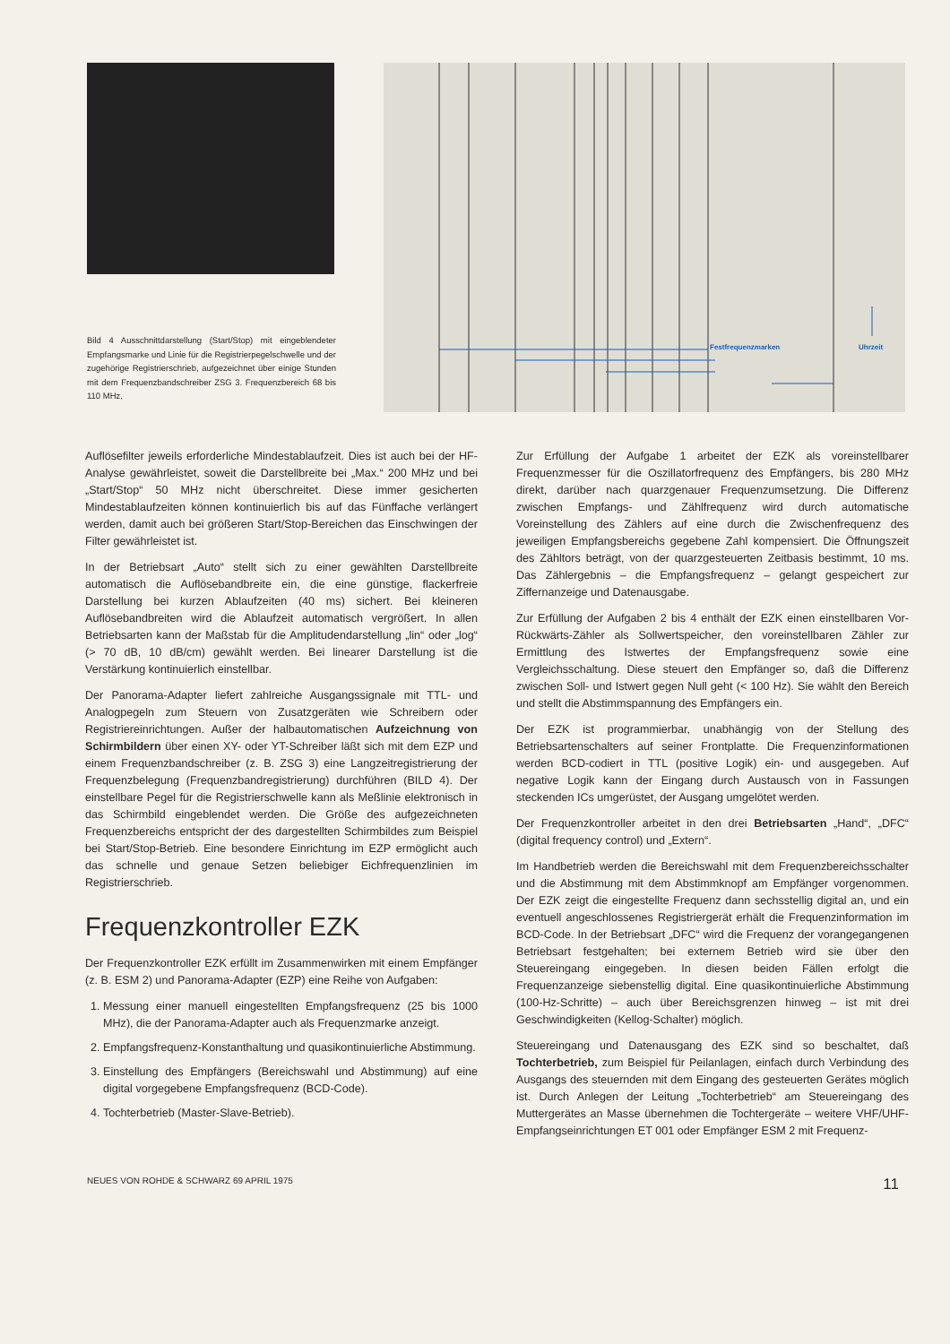Bild 4 Ausschnittdarstellung (Start/Stop) mit eingeblendeter Empfangsmarke und Linie für die Registrierpegelschwelle und der zugehörige Registrierschrieb, aufgezeichnet über einige Stunden mit dem Frequenzbandschreiber ZSG 3. Frequenzbereich 68 bis 110 MHz.
Festfrequenzmarken Uhrzeit
Auflösefilter jeweils erforderliche Mindestablaufzeit. Dies ist auch bei der HF-Analyse gewährleistet, soweit die Darstellbreite bei „Max.“ 200 MHz und bei „Start/Stop“ 50 MHz nicht überschreitet. Diese immer gesicherten Mindestablaufzeiten können kontinuierlich bis auf das Fünffache verlängert werden, damit auch bei größeren Start/Stop-Bereichen das Einschwingen der Filter gewährleistet ist.
In der Betriebsart „Auto“ stellt sich zu einer gewählten Darstellbreite automatisch die Auflösebandbreite ein, die eine günstige, flackerfreie Darstellung bei kurzen Ablaufzeiten (40 ms) sichert. Bei kleineren Auflösebandbreiten wird die Ablaufzeit automatisch vergrößert. In allen Betriebsarten kann der Maßstab für die Amplitudendarstellung „lin“ oder „log“ (> 70 dB, 10 dB/cm) gewählt werden. Bei linearer Darstellung ist die Verstärkung kontinuierlich einstellbar.
Der Panorama-Adapter liefert zahlreiche Ausgangssignale mit TTL- und Analogpegeln zum Steuern von Zusatzgeräten wie Schreibern oder Registriereinrichtungen. Außer der halbautomatischen Aufzeichnung von Schirmbildern über einen XY- oder YT-Schreiber läßt sich mit dem EZP und einem Frequenzbandschreiber (z. B. ZSG 3) eine Langzeitregistrierung der Frequenzbelegung (Frequenzbandregistrierung) durchführen (BILD 4). Der einstellbare Pegel für die Registrierschwelle kann als Meßlinie elektronisch in das Schirmbild eingeblendet werden. Die Größe des aufgezeichneten Frequenzbereichs entspricht der des dargestellten Schirmbildes zum Beispiel bei Start/Stop-Betrieb. Eine besondere Einrichtung im EZP ermöglicht auch das schnelle und genaue Setzen beliebiger Eichfrequenzlinien im Registrierschrieb.
Frequenzkontroller EZK
Der Frequenzkontroller EZK erfüllt im Zusammenwirken mit einem Empfänger (z. B. ESM 2) und Panorama-Adapter (EZP) eine Reihe von Aufgaben:
1. Messung einer manuell eingestellten Empfangsfrequenz (25 bis 1000 MHz), die der Panorama-Adapter auch als Frequenzmarke anzeigt.
2. Empfangsfrequenz-Konstanthaltung und quasikontinuierliche Abstimmung.
3. Einstellung des Empfängers (Bereichswahl und Abstimmung) auf eine digital vorgegebene Empfangsfrequenz (BCD-Code).
4. Tochterbetrieb (Master-Slave-Betrieb).
Zur Erfüllung der Aufgabe 1 arbeitet der EZK als voreinstellbarer Frequenzmesser für die Oszillatorfrequenz des Empfängers, bis 280 MHz direkt, darüber nach quarzgenauer Frequenzumsetzung. Die Differenz zwischen Empfangs- und Zählfrequenz wird durch automatische Voreinstellung des Zählers auf eine durch die Zwischenfrequenz des jeweiligen Empfangsbereichs gegebene Zahl kompensiert. Die Öffnungszeit des Zähltors beträgt, von der quarzgesteuerten Zeitbasis bestimmt, 10 ms. Das Zählergebnis – die Empfangsfrequenz – gelangt gespeichert zur Ziffernanzeige und Datenausgabe.
Zur Erfüllung der Aufgaben 2 bis 4 enthält der EZK einen einstellbaren Vor-Rückwärts-Zähler als Sollwertspeicher, den voreinstellbaren Zähler zur Ermittlung des Istwertes der Empfangsfrequenz sowie eine Vergleichsschaltung. Diese steuert den Empfänger so, daß die Differenz zwischen Soll- und Istwert gegen Null geht (< 100 Hz). Sie wählt den Bereich und stellt die Abstimmspannung des Empfängers ein.
Der EZK ist programmierbar, unabhängig von der Stellung des Betriebsartenschalters auf seiner Frontplatte. Die Frequenzinformationen werden BCD-codiert in TTL (positive Logik) ein- und ausgegeben. Auf negative Logik kann der Eingang durch Austausch von in Fassungen steckenden ICs umgerüstet, der Ausgang umgelötet werden.
Der Frequenzkontroller arbeitet in den drei Betriebsarten „Hand“, „DFC“ (digital frequency control) und „Extern“.
Im Handbetrieb werden die Bereichswahl mit dem Frequenzbereichsschalter und die Abstimmung mit dem Abstimmknopf am Empfänger vorgenommen. Der EZK zeigt die eingestellte Frequenz dann sechsstellig digital an, und ein eventuell angeschlossenes Registriergerät erhält die Frequenzinformation im BCD-Code. In der Betriebsart „DFC“ wird die Frequenz der vorangegangenen Betriebsart festgehalten; bei externem Betrieb wird sie über den Steuereingang eingegeben. In diesen beiden Fällen erfolgt die Frequenzanzeige siebenstellig digital. Eine quasikontinuierliche Abstimmung (100-Hz-Schritte) – auch über Bereichsgrenzen hinweg – ist mit drei Geschwindigkeiten (Kellog-Schalter) möglich.
Steuereingang und Datenausgang des EZK sind so beschaltet, daß Tochterbetrieb, zum Beispiel für Peilanlagen, einfach durch Verbindung des Ausgangs des steuernden mit dem Eingang des gesteuerten Gerätes möglich ist. Durch Anlegen der Leitung „Tochterbetrieb“ am Steuereingang des Muttergerätes an Masse übernehmen die Tochtergeräte – weitere VHF/UHF-Empfangseinrichtungen ET 001 oder Empfänger ESM 2 mit Frequenz-
NEUES VON ROHDE & SCHWARZ 69 APRIL 1975 11